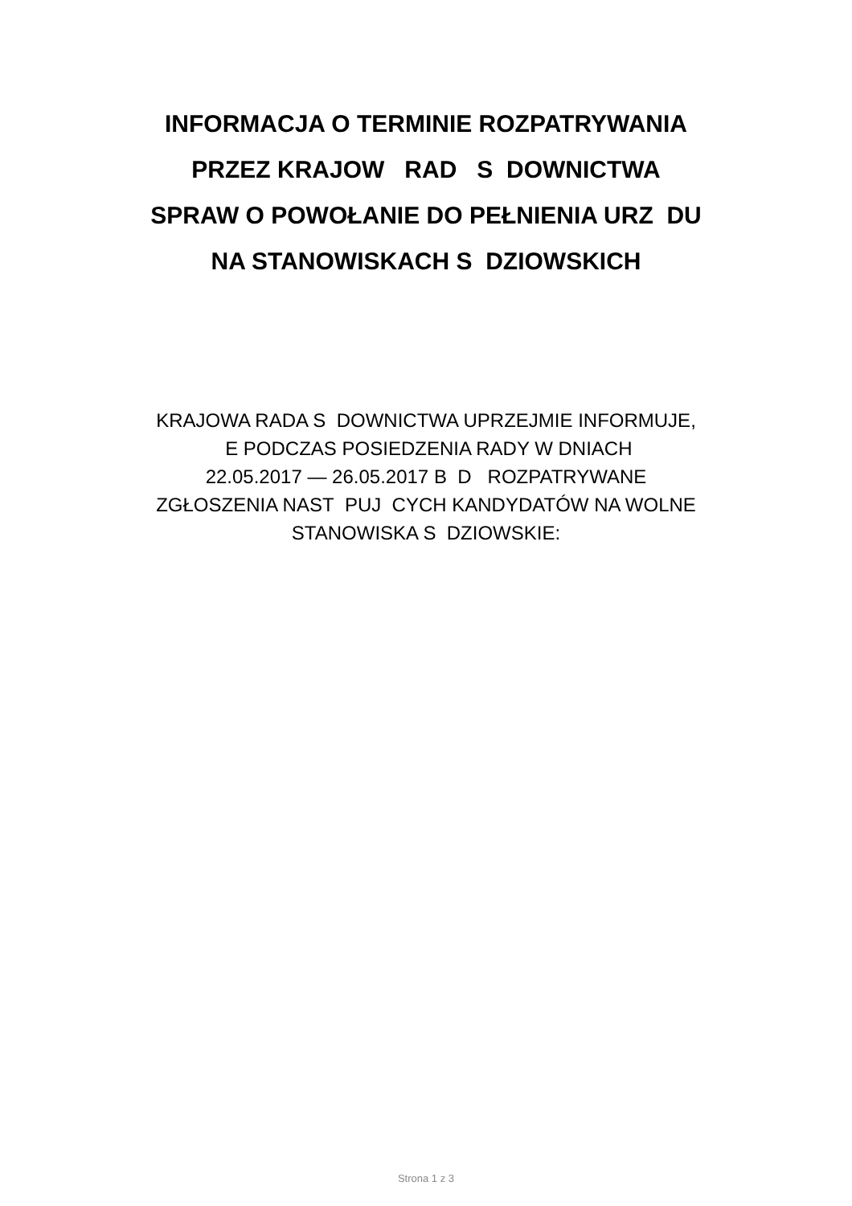INFORMACJA O TERMINIE ROZPATRYWANIA
PRZEZ KRAJOW RAD S DOWNICTWA
SPRAW O POWOŁANIE DO PEŁNIENIA URZ DU
NA STANOWISKACH S DZIOWSKICH
KRAJOWA RADA S DOWNICTWA UPRZEJMIE INFORMUJE,
E PODCZAS POSIEDZENIA RADY W DNIACH
22.05.2017 — 26.05.2017 B D ROZPATRYWANE
ZGŁOSZENIA NAST PUJ CYCH KANDYDATÓW NA WOLNE
STANOWISKA S DZIOWSKIE:
Strona 1 z 3